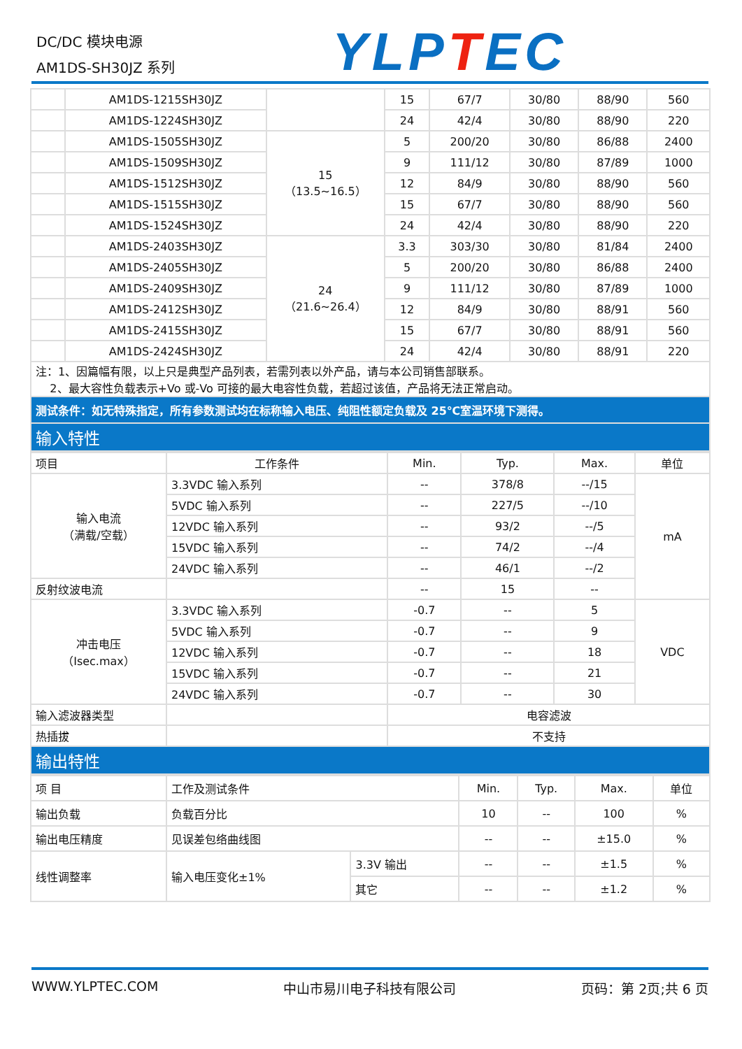DC/DC 模块电源
AM1DS-SH30JZ 系列
YLPTEC
| | AM1DS-1215SH30JZ | | 15 | 67/7 | 30/80 | 88/90 | 560 |
| | AM1DS-1224SH30JZ | | 24 | 42/4 | 30/80 | 88/90 | 220 |
| | AM1DS-1505SH30JZ | 15 （13.5~16.5） | 5 | 200/20 | 30/80 | 86/88 | 2400 |
| | AM1DS-1509SH30JZ | | 9 | 111/12 | 30/80 | 87/89 | 1000 |
| | AM1DS-1512SH30JZ | | 12 | 84/9 | 30/80 | 88/90 | 560 |
| | AM1DS-1515SH30JZ | | 15 | 67/7 | 30/80 | 88/90 | 560 |
| | AM1DS-1524SH30JZ | | 24 | 42/4 | 30/80 | 88/90 | 220 |
| | AM1DS-2403SH30JZ | 24 （21.6~26.4） | 3.3 | 303/30 | 30/80 | 81/84 | 2400 |
| | AM1DS-2405SH30JZ | | 5 | 200/20 | 30/80 | 86/88 | 2400 |
| | AM1DS-2409SH30JZ | | 9 | 111/12 | 30/80 | 87/89 | 1000 |
| | AM1DS-2412SH30JZ | | 12 | 84/9 | 30/80 | 88/91 | 560 |
| | AM1DS-2415SH30JZ | | 15 | 67/7 | 30/80 | 88/91 | 560 |
| | AM1DS-2424SH30JZ | | 24 | 42/4 | 30/80 | 88/91 | 220 |
| 注：1、因篇幅有限，以上只是典型产品列表，若需列表以外产品，请与本公司销售部联系。 2、最大容性负载表示+Vo 或-Vo 可接的最大电容性负载，若超过该值，产品将无法正常启动。 | | | | | | | |
| 测试条件：如无特殊指定，所有参数测试均在标称输入电压、纯阻性额定负载及 25℃室温环境下测得。 | | | | | | | |
| 输入特性 | | | | | | | |
| 项目 | 工作条件 | Min. | Typ. | Max. | 单位 |
| 输入电流 （满载/空载） | 3.3VDC 输入系列 | -- | 378/8 | --/15 | mA |
| | 5VDC 输入系列 | -- | 227/5 | --/10 | |
| | 12VDC 输入系列 | -- | 93/2 | --/5 | |
| | 15VDC 输入系列 | -- | 74/2 | --/4 | |
| | 24VDC 输入系列 | -- | 46/1 | --/2 | |
| 反射纹波电流 | | -- | 15 | -- | |
| 冲击电压 （Isec.max） | 3.3VDC 输入系列 | -0.7 | -- | 5 | VDC |
| | 5VDC 输入系列 | -0.7 | -- | 9 | |
| | 12VDC 输入系列 | -0.7 | -- | 18 | |
| | 15VDC 输入系列 | -0.7 | -- | 21 | |
| | 24VDC 输入系列 | -0.7 | -- | 30 | |
| 输入滤波器类型 | | 电容滤波 | | | |
| 热插拔 | | 不支持 | | | |
| 输出特性 | | | | | |
| 项 目 | 工作及测试条件 | | Min. | Typ. | Max. | 单位 |
| 输出负载 | 负载百分比 | | 10 | -- | 100 | % |
| 输出电压精度 | 见误差包络曲线图 | | -- | -- | ±15.0 | % |
| 线性调整率 | 输入电压变化±1% | 3.3V 输出 | -- | -- | ±1.5 | % |
| | | 其它 | -- | -- | ±1.2 | % |
WWW.YLPTEC.COM 中山市易川电子科技有限公司 页码：第 2页;共 6 页